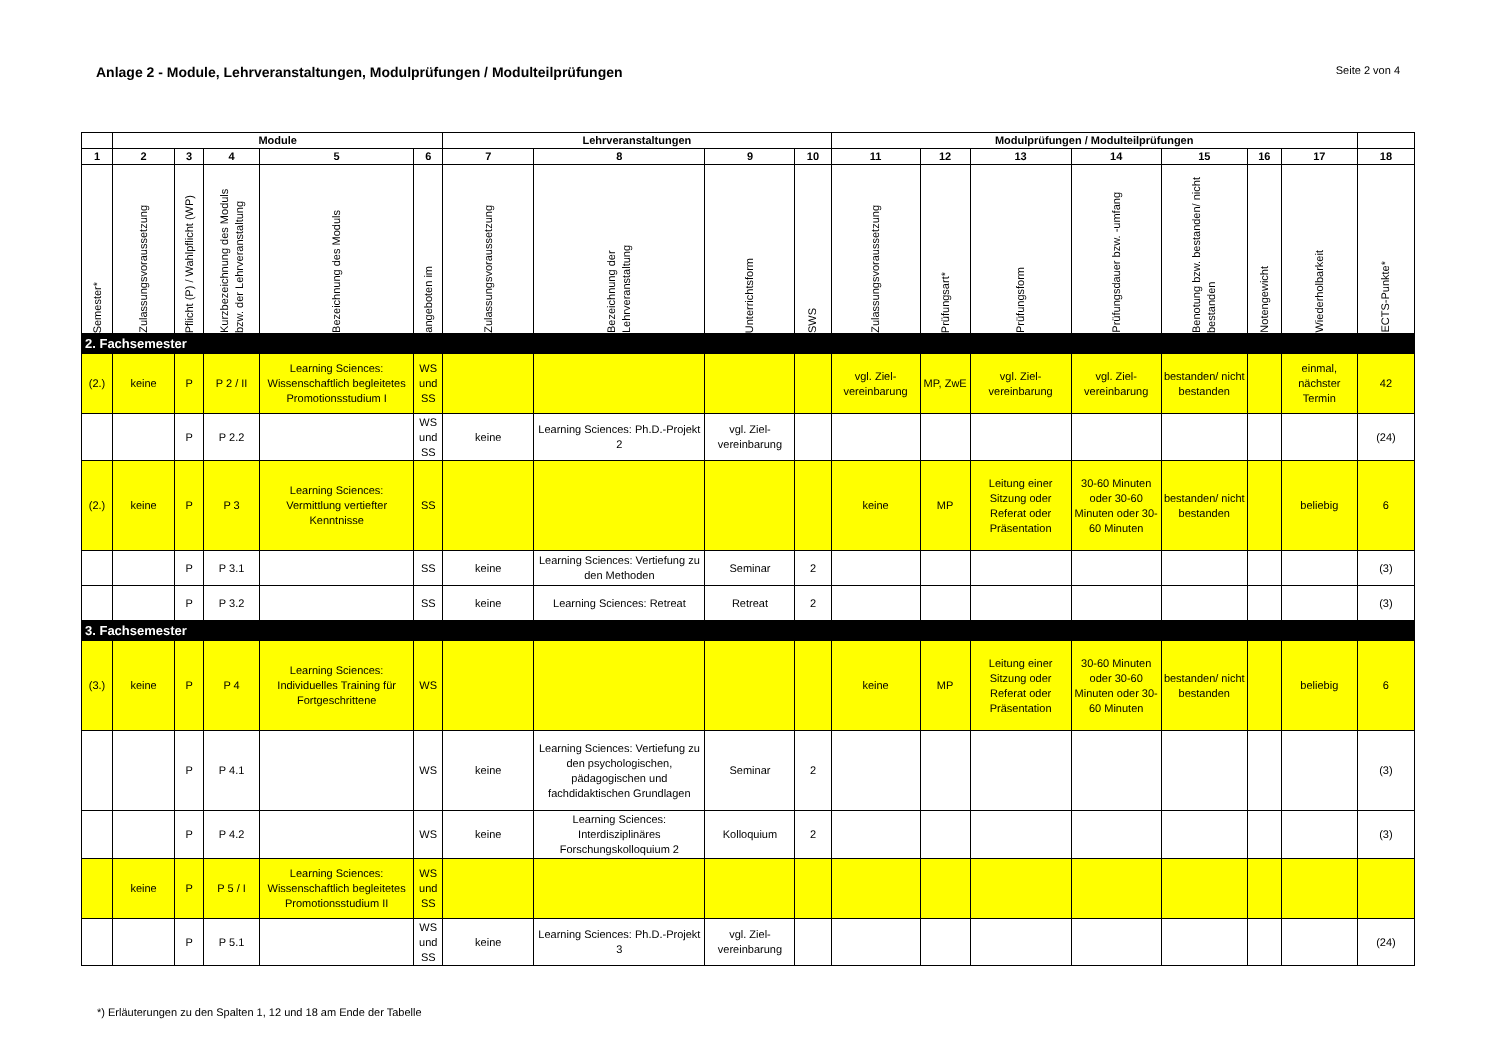Anlage 2 - Module, Lehrveranstaltungen, Modulprüfungen / Modulteilprüfungen
Seite 2 von 4
| | Module | | | | | Lehrveranstaltungen | | | | Modulprüfungen / Modulteilprüfungen | | | | | | | |
| --- | --- | --- | --- | --- | --- | --- | --- | --- | --- | --- | --- | --- | --- | --- | --- | --- | --- |
| 1 | 2 | 3 | 4 | 5 | 6 | 7 | 8 | 9 | 10 | 11 | 12 | 13 | 14 | 15 | 16 | 17 | 18 |
| Semester* | Zulassungsvoraussetzung | Pflicht (P) / Wahlpflicht (WP) | Kurzbezeichnung des Moduls bzw. der Lehrveranstaltung | Bezeichnung des Moduls | angeboten im | Zulassungsvoraussetzung | Bezeichnung der Lehrveranstaltung | Unterrichtsform | SWS | Zulassungsvoraussetzung | Prüfungsart* | Prüfungsform | Prüfungsdauer bzw. -umfang | Benotung bzw. bestanden/ nicht bestanden | Notengewicht | Wiederholbarkeit | ECTS-Punkte* |
| 2. Fachsemester | | | | | | | | | | | | | | | | | |
| (2.) | keine | P | P 2 / II | Learning Sciences: Wissenschaftlich begleitetes Promotionsstudium I | WS und SS | | | | | vgl. Ziel-vereinbarung | MP, ZwE | vgl. Ziel-vereinbarung | vgl. Ziel-vereinbarung | bestanden/ nicht bestanden | | einmal, nächster Termin | 42 |
| | | P | P 2.2 | | WS und SS | keine | Learning Sciences: Ph.D.-Projekt 2 | vgl. Ziel-vereinbarung | | | | | | | | | (24) |
| (2.) | keine | P | P 3 | Learning Sciences: Vermittlung vertiefter Kenntnisse | SS | | | | | keine | MP | Leitung einer Sitzung oder Referat oder Präsentation | 30-60 Minuten oder 30-60 Minuten oder 30-60 Minuten | bestanden/ nicht bestanden | | beliebig | 6 |
| | | P | P 3.1 | | SS | keine | Learning Sciences: Vertiefung zu den Methoden | Seminar | 2 | | | | | | | | (3) |
| | | P | P 3.2 | | SS | keine | Learning Sciences: Retreat | Retreat | 2 | | | | | | | | (3) |
| 3. Fachsemester | | | | | | | | | | | | | | | | | |
| (3.) | keine | P | P 4 | Learning Sciences: Individuelles Training für Fortgeschrittene | WS | | | | | keine | MP | Leitung einer Sitzung oder Referat oder Präsentation | 30-60 Minuten oder 30-60 Minuten oder 30-60 Minuten | bestanden/ nicht bestanden | | beliebig | 6 |
| | | P | P 4.1 | | WS | keine | Learning Sciences: Vertiefung zu den psychologischen, pädagogischen und fachdidaktischen Grundlagen | Seminar | 2 | | | | | | | | (3) |
| | | P | P 4.2 | | WS | keine | Learning Sciences: Interdisziplinäres Forschungskolloquium 2 | Kolloquium | 2 | | | | | | | | (3) |
| | keine | P | P 5 / I | Learning Sciences: Wissenschaftlich begleitetes Promotionsstudium II | WS und SS | | | | | | | | | | | | |
| | | P | P 5.1 | | WS und SS | keine | Learning Sciences: Ph.D.-Projekt 3 | vgl. Ziel-vereinbarung | | | | | | | | | (24) |
*) Erläuterungen zu den Spalten 1, 12 und 18 am Ende der Tabelle